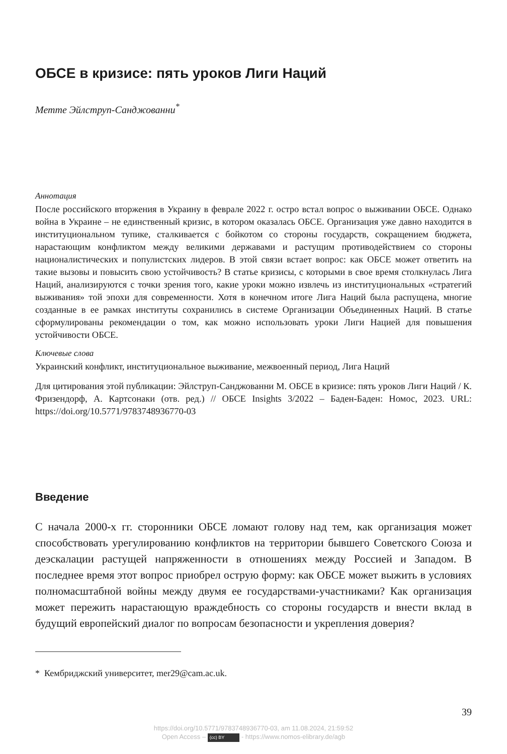ОБСЕ в кризисе: пять уроков Лиги Наций
Метте Эйлструп-Санджованни<sup>*</sup>
Аннотация
После российского вторжения в Украину в феврале 2022 г. остро встал вопрос о выживании ОБСЕ. Однако война в Украине – не единственный кризис, в котором оказалась ОБСЕ. Организация уже давно находится в институциональном тупике, сталкивается с бойкотом со стороны государств, сокращением бюджета, нарастающим конфликтом между великими державами и растущим противодействием со стороны националистических и популистских лидеров. В этой связи встает вопрос: как ОБСЕ может ответить на такие вызовы и повысить свою устойчивость? В статье кризисы, с которыми в свое время столкнулась Лига Наций, анализируются с точки зрения того, какие уроки можно извлечь из институциональных «стратегий выживания» той эпохи для современности. Хотя в конечном итоге Лига Наций была распущена, многие созданные в ее рамках институты сохранились в системе Организации Объединенных Наций. В статье сформулированы рекомендации о том, как можно использовать уроки Лиги Нацией для повышения устойчивости ОБСЕ.
Ключевые слова
Украинский конфликт, институциональное выживание, межвоенный период, Лига Наций
Для цитирования этой публикации: Эйлструп-Санджованни М. ОБСЕ в кризисе: пять уроков Лиги Наций / К. Фризендорф, А. Картсонаки (отв. ред.) // ОБСЕ Insights 3/2022 – Баден-Баден: Номос, 2023. URL: https://doi.org/10.5771/9783748936770-03
Введение
С начала 2000-х гг. сторонники ОБСЕ ломают голову над тем, как организация может способствовать урегулированию конфликтов на территории бывшего Советского Союза и деэскалации растущей напряженности в отношениях между Россией и Западом. В последнее время этот вопрос приобрел острую форму: как ОБСЕ может выжить в условиях полномасштабной войны между двумя ее государствами-участниками? Как организация может пережить нарастающую враждебность со стороны государств и внести вклад в будущий европейский диалог по вопросам безопасности и укрепления доверия?
* Кембриджский университет, mer29@cam.ac.uk.
39
https://doi.org/10.5771/9783748936770-03, am 11.08.2024, 21:59:52
Open Access – (cc) BY - https://www.nomos-elibrary.de/agb